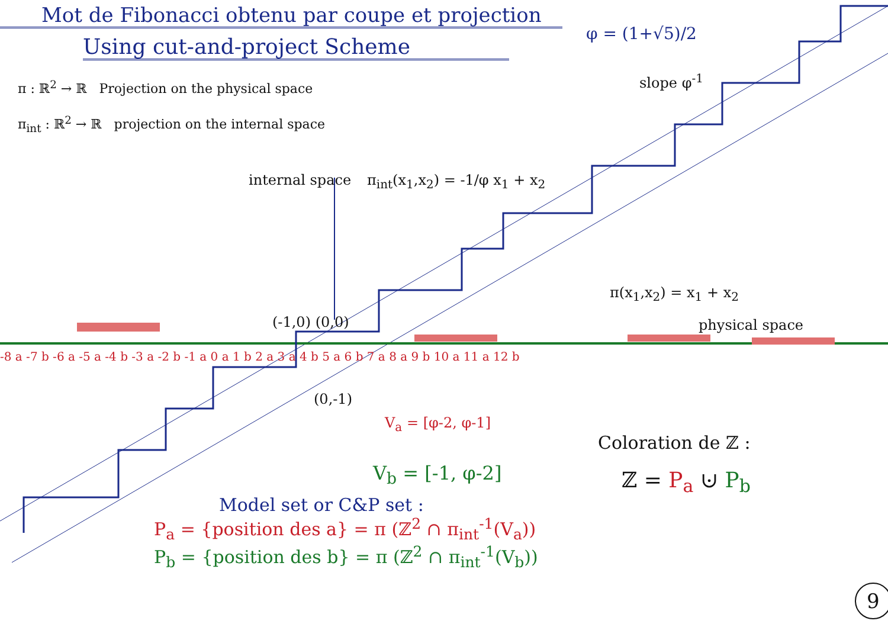Mot de Fibonacci obtenu par coupe et projection
Using cut-and-project Scheme
φ = (1+√5)/2
π : ℝ<sup>2</sup> → ℝ Projection on the physical space
π<sub>int</sub> : ℝ<sup>2</sup> → ℝ projection on the internal space
slope φ<sup>-1</sup>
internal space π<sub>int</sub>(x<sub>1</sub>,x<sub>2</sub>) = -1/φ x<sub>1</sub> + x<sub>2</sub>
π(x<sub>1</sub>,x<sub>2</sub>) = x<sub>1</sub> + x<sub>2</sub>
physical space
(-1,0) (0,0)
-8 a -7 b -6 a -5 a -4 b -3 a -2 b -1 a 0 a 1 b 2 a 3 a 4 b 5 a 6 b 7 a 8 a 9 b 10 a 11 a 12 b
(0,-1)
V<sub>a</sub> = [φ-2, φ-1]
V<sub>b</sub> = [-1, φ-2]
Coloration de ℤ :
ℤ = P<sub>a</sub> ⊍ P<sub>b</sub>
Model set or C&P set :
P<sub>a</sub> = {position des a} = π (ℤ<sup>2</sup> ∩ π<sub>int</sub><sup>-1</sup>(V<sub>a</sub>))
P<sub>b</sub> = {position des b} = π (ℤ<sup>2</sup> ∩ π<sub>int</sub><sup>-1</sup>(V<sub>b</sub>))
9